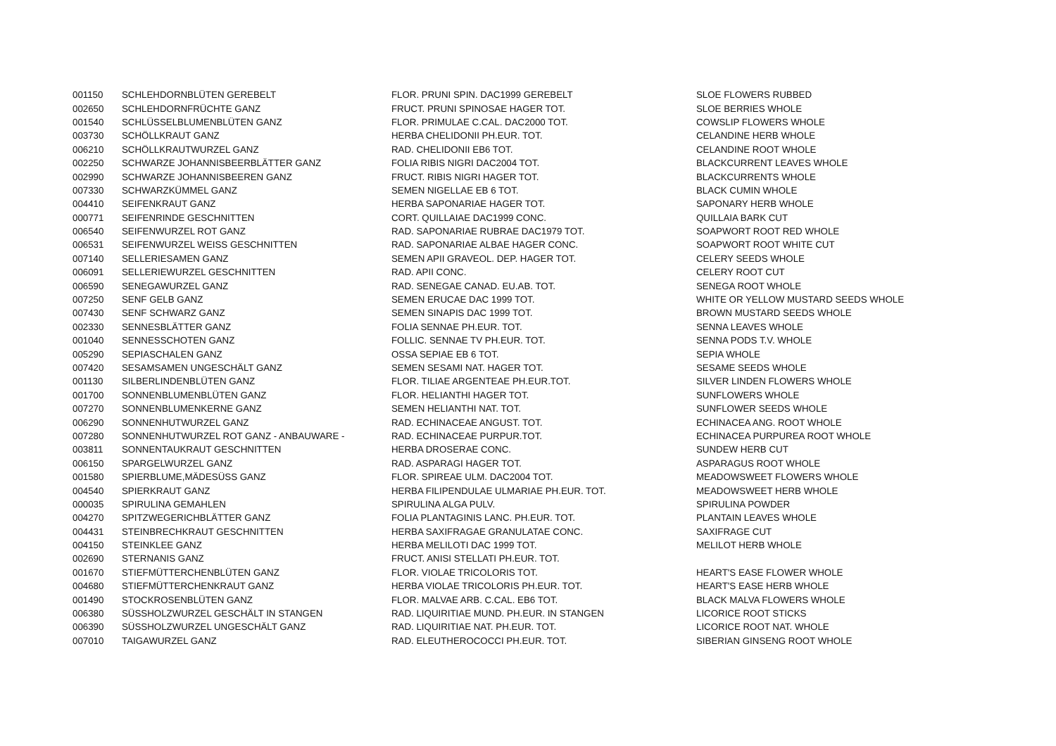| 001150 | SCHLEHDORNBLÜTEN GEREBELT | FLOR. PRUNI SPIN. DAC1999 GEREBELT | SLOE FLOWERS RUBBED |
| 002650 | SCHLEHDORNFRÜCHTE GANZ | FRUCT. PRUNI SPINOSAE HAGER TOT. | SLOE BERRIES WHOLE |
| 001540 | SCHLÜSSELBLUMENBLÜTEN GANZ | FLOR. PRIMULAE C.CAL. DAC2000 TOT. | COWSLIP FLOWERS WHOLE |
| 003730 | SCHÖLLKRAUT GANZ | HERBA CHELIDONII PH.EUR. TOT. | CELANDINE HERB WHOLE |
| 006210 | SCHÖLLKRAUTWURZEL GANZ | RAD. CHELIDONII EB6 TOT. | CELANDINE ROOT WHOLE |
| 002250 | SCHWARZE JOHANNISBEERBLÄTTER GANZ | FOLIA RIBIS NIGRI DAC2004 TOT. | BLACKCURRENT LEAVES WHOLE |
| 002990 | SCHWARZE JOHANNISBEEREN GANZ | FRUCT. RIBIS NIGRI HAGER TOT. | BLACKCURRENTS WHOLE |
| 007330 | SCHWARZKÜMMEL GANZ | SEMEN NIGELLAE EB 6 TOT. | BLACK CUMIN WHOLE |
| 004410 | SEIFENKRAUT GANZ | HERBA SAPONARIAE HAGER TOT. | SAPONARY HERB WHOLE |
| 000771 | SEIFENRINDE GESCHNITTEN | CORT. QUILLAIAE DAC1999 CONC. | QUILLAIA BARK CUT |
| 006540 | SEIFENWURZEL ROT GANZ | RAD. SAPONARIAE RUBRAE DAC1979 TOT. | SOAPWORT ROOT RED WHOLE |
| 006531 | SEIFENWURZEL WEISS GESCHNITTEN | RAD. SAPONARIAE ALBAE HAGER CONC. | SOAPWORT ROOT WHITE CUT |
| 007140 | SELLERIESAMEN GANZ | SEMEN APII GRAVEOL. DEP. HAGER TOT. | CELERY SEEDS WHOLE |
| 006091 | SELLERIEWURZEL GESCHNITTEN | RAD. APII CONC. | CELERY ROOT CUT |
| 006590 | SENEGAWURZEL GANZ | RAD. SENEGAE CANAD. EU.AB. TOT. | SENEGA ROOT WHOLE |
| 007250 | SENF GELB GANZ | SEMEN ERUCAE DAC 1999 TOT. | WHITE OR YELLOW MUSTARD SEEDS WHOLE |
| 007430 | SENF SCHWARZ GANZ | SEMEN SINAPIS DAC 1999 TOT. | BROWN MUSTARD SEEDS WHOLE |
| 002330 | SENNESBLÄTTER GANZ | FOLIA SENNAE PH.EUR. TOT. | SENNA LEAVES WHOLE |
| 001040 | SENNESSCHOTEN GANZ | FOLLIC. SENNAE TV PH.EUR. TOT. | SENNA PODS T.V. WHOLE |
| 005290 | SEPIASCHALEN GANZ | OSSA SEPIAE EB 6 TOT. | SEPIA WHOLE |
| 007420 | SESAMSAMEN UNGESCHÄLT GANZ | SEMEN SESAMI NAT. HAGER TOT. | SESAME SEEDS WHOLE |
| 001130 | SILBERLINDENBLÜTEN GANZ | FLOR. TILIAE ARGENTEAE PH.EUR.TOT. | SILVER LINDEN FLOWERS WHOLE |
| 001700 | SONNENBLUMENBLÜTEN GANZ | FLOR. HELIANTHI HAGER TOT. | SUNFLOWERS WHOLE |
| 007270 | SONNENBLUMENKERNE GANZ | SEMEN HELIANTHI NAT. TOT. | SUNFLOWER SEEDS WHOLE |
| 006290 | SONNENHUTWURZEL GANZ | RAD. ECHINACEAE ANGUST. TOT. | ECHINACEA ANG. ROOT WHOLE |
| 007280 | SONNENHUTWURZEL ROT GANZ - ANBAUWARE - | RAD. ECHINACEAE PURPUR.TOT. | ECHINACEA PURPUREA ROOT WHOLE |
| 003811 | SONNENTAUKRAUT GESCHNITTEN | HERBA DROSERAE CONC. | SUNDEW HERB CUT |
| 006150 | SPARGELWURZEL GANZ | RAD. ASPARAGI HAGER TOT. | ASPARAGUS ROOT WHOLE |
| 001580 | SPIERBLUME,MÄDESÜSS GANZ | FLOR. SPIREAE ULM. DAC2004 TOT. | MEADOWSWEET FLOWERS WHOLE |
| 004540 | SPIERKRAUT GANZ | HERBA FILIPENDULAE ULMARIAE PH.EUR. TOT. | MEADOWSWEET HERB WHOLE |
| 000035 | SPIRULINA GEMAHLEN | SPIRULINA ALGA PULV. | SPIRULINA POWDER |
| 004270 | SPITZWEGERICHBLÄTTER GANZ | FOLIA PLANTAGINIS LANC. PH.EUR. TOT. | PLANTAIN LEAVES WHOLE |
| 004431 | STEINBRECHKRAUT GESCHNITTEN | HERBA SAXIFRAGAE GRANULATAE CONC. | SAXIFRAGE CUT |
| 004150 | STEINKLEE GANZ | HERBA MELILOTI DAC 1999 TOT. | MELILOT HERB WHOLE |
| 002690 | STERNANIS GANZ | FRUCT. ANISI STELLATI PH.EUR. TOT. | |
| 001670 | STIEFMÜTTERCHENBLÜTEN GANZ | FLOR. VIOLAE TRICOLORIS TOT. | HEART'S EASE FLOWER WHOLE |
| 004680 | STIEFMÜTTERCHENKRAUT GANZ | HERBA VIOLAE TRICOLORIS PH.EUR. TOT. | HEART'S EASE HERB WHOLE |
| 001490 | STOCKROSENBLÜTEN GANZ | FLOR. MALVAE ARB. C.CAL. EB6 TOT. | BLACK MALVA FLOWERS WHOLE |
| 006380 | SÜSSHOLZWURZEL GESCHÄLT IN STANGEN | RAD. LIQUIRITIAE MUND. PH.EUR. IN STANGEN | LICORICE ROOT STICKS |
| 006390 | SÜSSHOLZWURZEL UNGESCHÄLT GANZ | RAD. LIQUIRITIAE NAT. PH.EUR. TOT. | LICORICE ROOT NAT. WHOLE |
| 007010 | TAIGAWURZEL GANZ | RAD. ELEUTHEROCOCCI PH.EUR. TOT. | SIBERIAN GINSENG ROOT WHOLE |